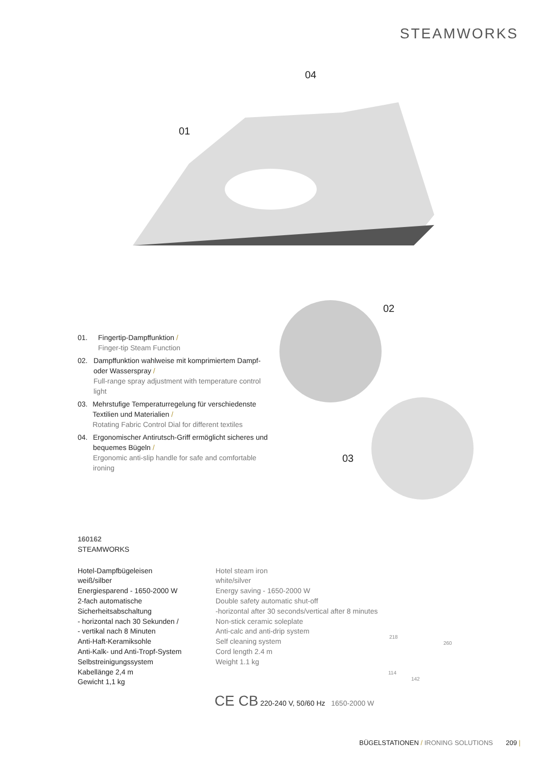STEAMWORKS
04
01
02
03
01. Fingertip-Dampffunktion /
Finger-tip Steam Function
02. Dampffunktion wahlweise mit komprimiertem Dampf- oder Wasserspray /
Full-range spray adjustment with temperature control light
03. Mehrstufige Temperaturregelung für verschiedenste Textilien und Materialien /
Rotating Fabric Control Dial for different textiles
04. Ergonomischer Antirutsch-Griff ermöglicht sicheres und bequemes Bügeln /
Ergonomic anti-slip handle for safe and comfortable ironing
160162
STEAMWORKS
Hotel-Dampfbügeleisen
weiß/silber
Energiesparend - 1650-2000 W
2-fach automatische
Sicherheitsabschaltung
- horizontal nach 30 Sekunden /
- vertikal nach 8 Minuten
Anti-Haft-Keramiksohle
Anti-Kalk- und Anti-Tropf-System
Selbstreinigungssystem
Kabellänge 2,4 m
Gewicht 1,1 kg
Hotel steam iron
white/silver
Energy saving - 1650-2000 W
Double safety automatic shut-off
-horizontal after 30 seconds/vertical after 8 minutes
Non-stick ceramic soleplate
Anti-calc and anti-drip system
Self cleaning system
Cord length 2.4 m
Weight 1.1 kg
218
260
114
142
CE CB 220-240 V, 50/60 Hz 1650-2000 W
BÜGELSTATIONEN / IRONING SOLUTIONS 209 |